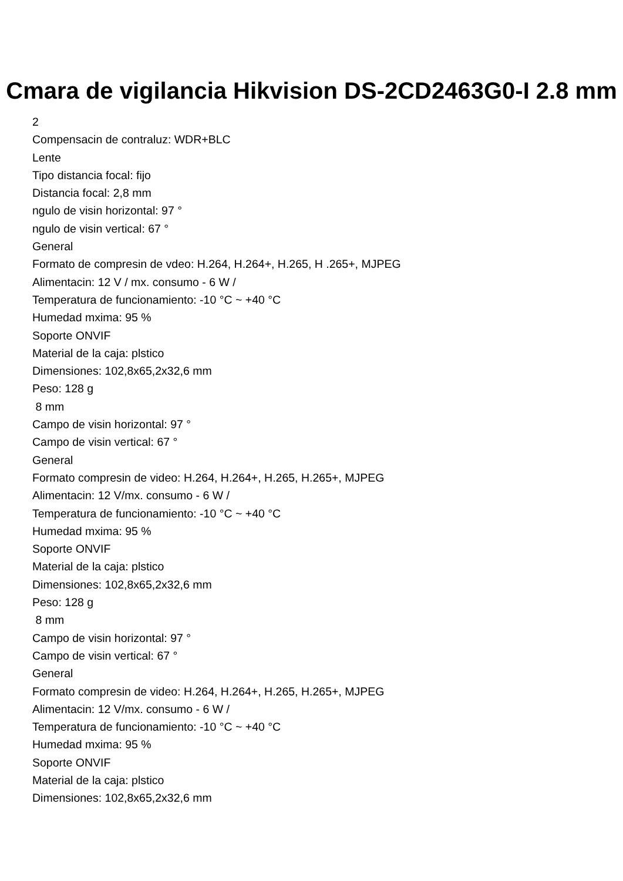Cmara de vigilancia Hikvision DS-2CD2463G0-I 2.8 mm
2
Compensacin de contraluz: WDR+BLC
Lente
Tipo distancia focal: fijo
Distancia focal: 2,8 mm
ngulo de visin horizontal: 97 °
ngulo de visin vertical: 67 °
General
Formato de compresin de vdeo: H.264, H.264+, H.265, H .265+, MJPEG
Alimentacin: 12 V / mx. consumo - 6 W /
Temperatura de funcionamiento: -10 °C ~ +40 °C
Humedad mxima: 95 %
Soporte ONVIF
Material de la caja: plstico
Dimensiones: 102,8x65,2x32,6 mm
Peso: 128 g
8 mm
Campo de visin horizontal: 97 °
Campo de visin vertical: 67 °
General
Formato compresin de video: H.264, H.264+, H.265, H.265+, MJPEG
Alimentacin: 12 V/mx. consumo - 6 W /
Temperatura de funcionamiento: -10 °C ~ +40 °C
Humedad mxima: 95 %
Soporte ONVIF
Material de la caja: plstico
Dimensiones: 102,8x65,2x32,6 mm
Peso: 128 g
8 mm
Campo de visin horizontal: 97 °
Campo de visin vertical: 67 °
General
Formato compresin de video: H.264, H.264+, H.265, H.265+, MJPEG
Alimentacin: 12 V/mx. consumo - 6 W /
Temperatura de funcionamiento: -10 °C ~ +40 °C
Humedad mxima: 95 %
Soporte ONVIF
Material de la caja: plstico
Dimensiones: 102,8x65,2x32,6 mm